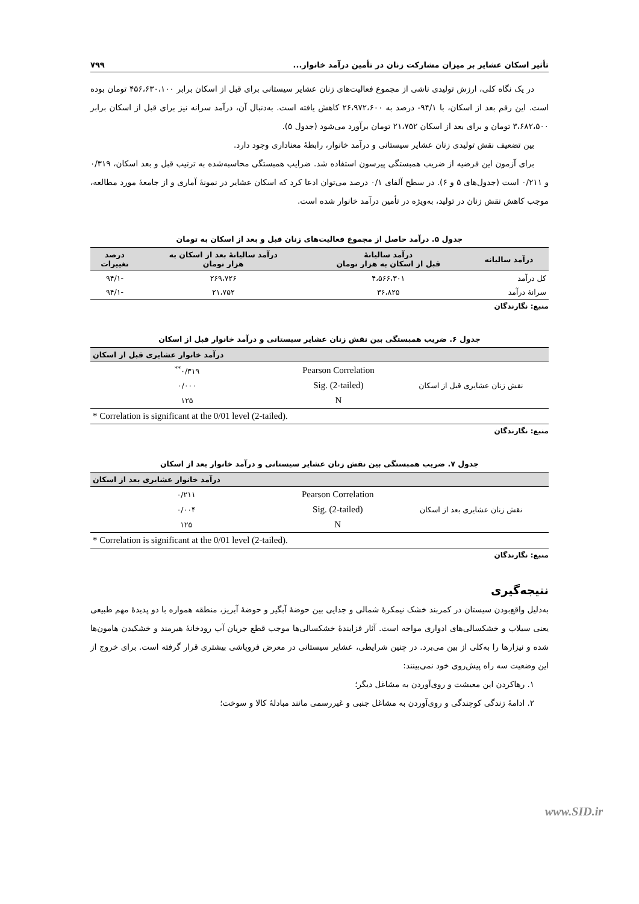تأثیر اسکان عشایر بر میزان مشارکت زنان در تأمین درآمد خانوار... ۷۹۹
در یک نگاه کلی، ارزش تولیدی ناشی از مجموع فعالیت‌های زنان عشایر سیستانی برای قبل از اسکان برابر ۴۵۶،۶۳۰،۱۰۰ تومان بوده است. این رقم بعد از اسکان، با ۹۴/۱- درصد به ۲۶،۹۷۲،۶۰۰ کاهش یافته است. به‌دنبال آن، درآمد سرانه نیز برای قبل از اسکان برابر ۳،۶۸۲،۵۰۰ تومان و برای بعد از اسکان ۲۱،۷۵۲ تومان برآورد می‌شود (جدول ۵).
بین تضعیف نقش تولیدی زنان عشایر سیستانی و درآمد خانوار، رابطهٔ معناداری وجود دارد.
برای آزمون این فرضیه از ضریب همبستگی پیرسون استفاده شد. ضرایب همبستگی محاسبه‌شده به ترتیب قبل و بعد اسکان، ۰/۳۱۹ و ۰/۲۱۱ است (جدول‌های ۵ و ۶). در سطح آلفای ۰/۱ درصد می‌توان ادعا کرد که اسکان عشایر در نمونهٔ آماری و از جامعهٔ مورد مطالعه، موجب کاهش نقش زنان در تولید، به‌ویژه در تأمین درآمد خانوار شده است.
جدول ۵. درآمد حاصل از مجموع فعالیت‌های زنان قبل و بعد از اسکان به تومان
| درآمد سالیانه | درآمد سالیانهٔ قبل از اسکان به هزار تومان | درآمد سالیانهٔ بعد از اسکان به هزار تومان | درصد تغییرات |
| --- | --- | --- | --- |
| کل درآمد | ۴،۵۶۶،۳۰۱ | ۲۶۹،۷۲۶ | -۹۴/۱ |
| سرانهٔ درآمد | ۳۶،۸۲۵ | ۲۱،۷۵۲ | -۹۴/۱ |
منبع: نگارندگان
جدول ۶. ضریب همبستگی بین نقش زنان عشایر سیستانی و درآمد خانوار قبل از اسکان
| | | درآمد خانوار عشایری قبل از اسکان |
| --- | --- | --- |
| نقش زنان عشایری قبل از اسکان | Pearson Correlation | ۰/۳۱۹<sup>**</sup> |
| | Sig. (2-tailed) | ۰/۰۰۰ |
| | N | ۱۲۵ |
| * Correlation is significant at the 0/01 level (2-tailed). | | |
منبع: نگارندگان
جدول ۷. ضریب همبستگی بین نقش زنان عشایر سیستانی و درآمد خانوار بعد از اسکان
| | | درآمد خانوار عشایری بعد از اسکان |
| --- | --- | --- |
| نقش زنان عشایری بعد از اسکان | Pearson Correlation | ۰/۲۱۱ |
| | Sig. (2-tailed) | ۰/۰۰۴ |
| | N | ۱۲۵ |
| * Correlation is significant at the 0/01 level (2-tailed). | | |
منبع: نگارندگان
نتیجه‌گیری
به‌دلیل واقع‌بودن سیستان در کمربند خشک نیمکرهٔ شمالی و جدایی بین حوضهٔ آبگیر و حوضهٔ آبریز، منطقه همواره با دو پدیدهٔ مهم طبیعی یعنی سیلاب و خشکسالی‌های ادواری مواجه است. آثار فزایندهٔ خشکسالی‌ها موجب قطع جریان آب رودخانهٔ هیرمند و خشکیدن هامون‌ها شده و نیزارها را به‌کلی از بین می‌برد. در چنین شرایطی، عشایر سیستانی در معرض فروپاشی بیشتری قرار گرفته است. برای خروج از این وضعیت سه راه پیش‌روی خود نمی‌بینند:
۱. رهاکردن این معیشت و روی‌آوردن به مشاغل دیگر؛
۲. ادامهٔ زندگی کوچندگی و روی‌آوردن به مشاغل جنبی و غیررسمی مانند مبادلهٔ کالا و سوخت؛
www.SID.ir